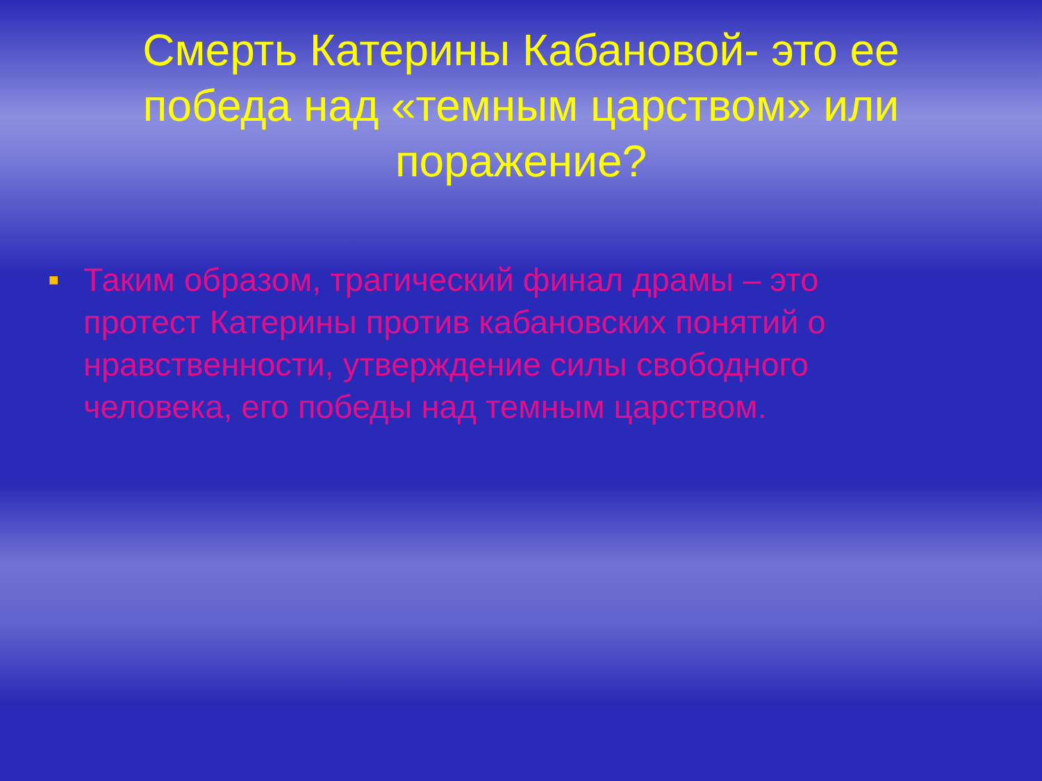Смерть Катерины Кабановой- это ее победа над «темным царством» или поражение?
■ Таким образом, трагический финал драмы – это протест Катерины против кабановских понятий о нравственности, утверждение силы свободного человека, его победы над темным царством.